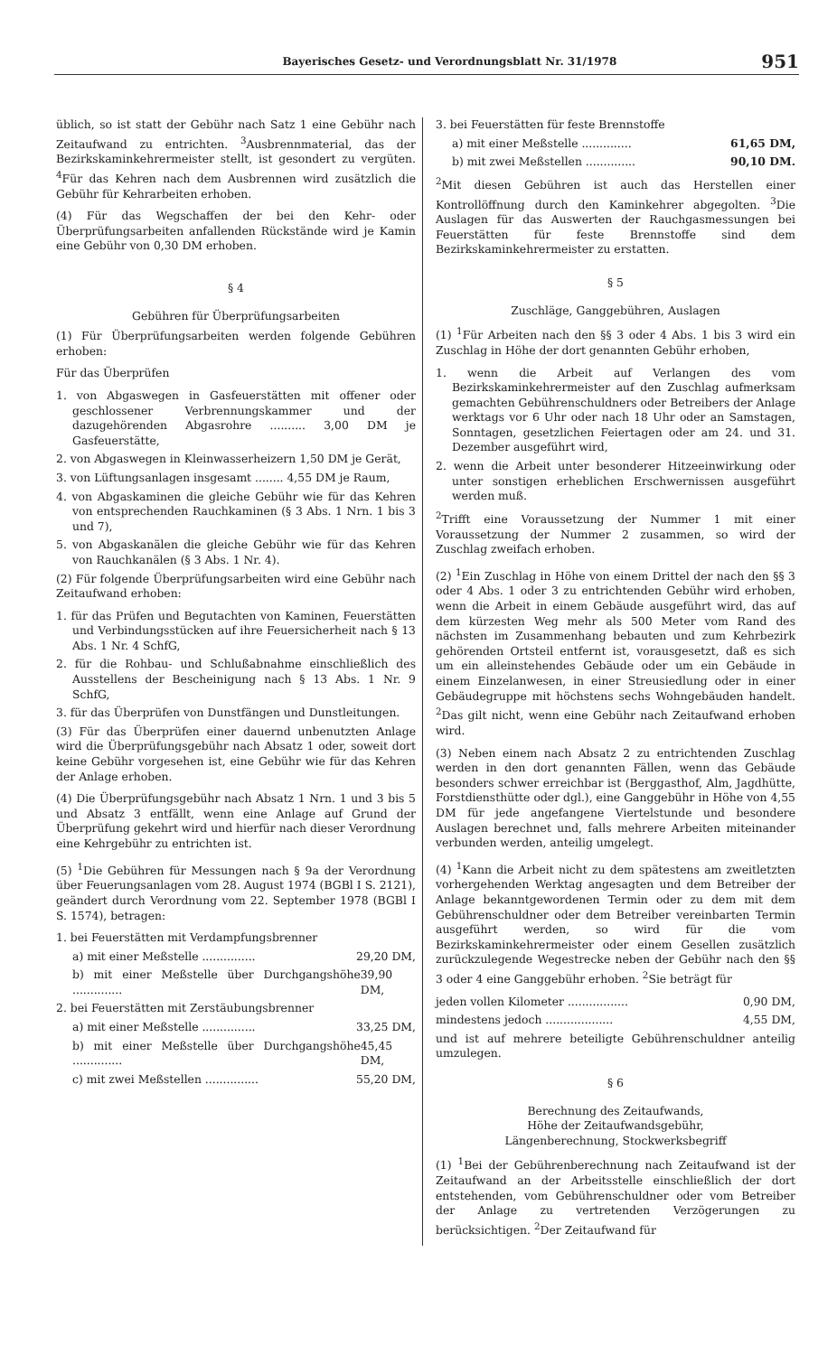Bayerisches Gesetz- und Verordnungsblatt Nr. 31/1978 951
üblich, so ist statt der Gebühr nach Satz 1 eine Gebühr nach Zeitaufwand zu entrichten. <sup>3</sup>Ausbrennmaterial, das der Bezirkskaminkehrermeister stellt, ist gesondert zu vergüten. <sup>4</sup>Für das Kehren nach dem Ausbrennen wird zusätzlich die Gebühr für Kehrarbeiten erhoben.
(4) Für das Wegschaffen der bei den Kehr- oder Überprüfungsarbeiten anfallenden Rückstände wird je Kamin eine Gebühr von 0,30 DM erhoben.
§ 4
Gebühren für Überprüfungsarbeiten
(1) Für Überprüfungsarbeiten werden folgende Gebühren erhoben:
Für das Überprüfen
1. von Abgaswegen in Gasfeuerstätten mit offener oder geschlossener Verbrennungskammer und der dazugehörenden Abgasrohre .......... 3,00 DM je Gasfeuerstätte,
2. von Abgaswegen in Kleinwasserheizern 1,50 DM je Gerät,
3. von Lüftungsanlagen insgesamt ........ 4,55 DM je Raum,
4. von Abgaskaminen die gleiche Gebühr wie für das Kehren von entsprechenden Rauchkaminen (§ 3 Abs. 1 Nrn. 1 bis 3 und 7),
5. von Abgaskanälen die gleiche Gebühr wie für das Kehren von Rauchkanälen (§ 3 Abs. 1 Nr. 4).
(2) Für folgende Überprüfungsarbeiten wird eine Gebühr nach Zeitaufwand erhoben:
1. für das Prüfen und Begutachten von Kaminen, Feuerstätten und Verbindungsstücken auf ihre Feuersicherheit nach § 13 Abs. 1 Nr. 4 SchfG,
2. für die Rohbau- und Schlußabnahme einschließlich des Ausstellens der Bescheinigung nach § 13 Abs. 1 Nr. 9 SchfG,
3. für das Überprüfen von Dunstfängen und Dunstleitungen.
(3) Für das Überprüfen einer dauernd unbenutzten Anlage wird die Überprüfungsgebühr nach Absatz 1 oder, soweit dort keine Gebühr vorgesehen ist, eine Gebühr wie für das Kehren der Anlage erhoben.
(4) Die Überprüfungsgebühr nach Absatz 1 Nrn. 1 und 3 bis 5 und Absatz 3 entfällt, wenn eine Anlage auf Grund der Überprüfung gekehrt wird und hierfür nach dieser Verordnung eine Kehrgebühr zu entrichten ist.
(5) <sup>1</sup>Die Gebühren für Messungen nach § 9a der Verordnung über Feuerungsanlagen vom 28. August 1974 (BGBl I S. 2121), geändert durch Verordnung vom 22. September 1978 (BGBl I S. 1574), betragen:
1. bei Feuerstätten mit Verdampfungsbrenner
a) mit einer Meßstelle ............... 29,20 DM,
b) mit einer Meßstelle über Durchgangshöhe .............. 39,90 DM,
2. bei Feuerstätten mit Zerstäubungsbrenner
a) mit einer Meßstelle ............... 33,25 DM,
b) mit einer Meßstelle über Durchgangshöhe .............. 45,45 DM,
c) mit zwei Meßstellen ............... 55,20 DM,
3. bei Feuerstätten für feste Brennstoffe
a) mit einer Meßstelle .............. 61,65 DM,
b) mit zwei Meßstellen .............. 90,10 DM.
<sup>2</sup> Mit diesen Gebühren ist auch das Herstellen einer Kontrollöffnung durch den Kaminkehrer abgegolten. <sup>3</sup>Die Auslagen für das Auswerten der Rauchgasmessungen bei Feuerstätten für feste Brennstoffe sind dem Bezirkskaminkehrermeister zu erstatten.
§ 5
Zuschläge, Ganggebühren, Auslagen
(1) <sup>1</sup>Für Arbeiten nach den §§ 3 oder 4 Abs. 1 bis 3 wird ein Zuschlag in Höhe der dort genannten Gebühr erhoben,
1. wenn die Arbeit auf Verlangen des vom Bezirkskaminkehrermeister auf den Zuschlag aufmerksam gemachten Gebührenschuldners oder Betreibers der Anlage werktags vor 6 Uhr oder nach 18 Uhr oder an Samstagen, Sonntagen, gesetzlichen Feiertagen oder am 24. und 31. Dezember ausgeführt wird,
2. wenn die Arbeit unter besonderer Hitzeeinwirkung oder unter sonstigen erheblichen Erschwernissen ausgeführt werden muß.
<sup>2</sup> Trifft eine Voraussetzung der Nummer 1 mit einer Voraussetzung der Nummer 2 zusammen, so wird der Zuschlag zweifach erhoben.
(2) <sup>1</sup>Ein Zuschlag in Höhe von einem Drittel der nach den §§ 3 oder 4 Abs. 1 oder 3 zu entrichtenden Gebühr wird erhoben, wenn die Arbeit in einem Gebäude ausgeführt wird, das auf dem kürzesten Weg mehr als 500 Meter vom Rand des nächsten im Zusammenhang bebauten und zum Kehrbezirk gehörenden Ortsteil entfernt ist, vorausgesetzt, daß es sich um ein alleinstehendes Gebäude oder um ein Gebäude in einem Einzelanwesen, in einer Streusiedlung oder in einer Gebäudegruppe mit höchstens sechs Wohngebäuden handelt. <sup>2</sup>Das gilt nicht, wenn eine Gebühr nach Zeitaufwand erhoben wird.
(3) Neben einem nach Absatz 2 zu entrichtenden Zuschlag werden in den dort genannten Fällen, wenn das Gebäude besonders schwer erreichbar ist (Berggasthof, Alm, Jagdhütte, Forstdiensthütte oder dgl.), eine Ganggebühr in Höhe von 4,55 DM für jede angefangene Viertelstunde und besondere Auslagen berechnet und, falls mehrere Arbeiten miteinander verbunden werden, anteilig umgelegt.
(4) <sup>1</sup>Kann die Arbeit nicht zu dem spätestens am zweitletzten vorhergehenden Werktag angesagten und dem Betreiber der Anlage bekanntgewordenen Termin oder zu dem mit dem Gebührenschuldner oder dem Betreiber vereinbarten Termin ausgeführt werden, so wird für die vom Bezirkskaminkehrermeister oder einem Gesellen zusätzlich zurückzulegende Wegestrecke neben der Gebühr nach den §§ 3 oder 4 eine Ganggebühr erhoben. <sup>2</sup>Sie beträgt für
jeden vollen Kilometer ................. 0,90 DM,
mindestens jedoch ................... 4,55 DM,
und ist auf mehrere beteiligte Gebührenschuldner anteilig umzulegen.
§ 6
Berechnung des Zeitaufwands,
Höhe der Zeitaufwandsgebühr,
Längenberechnung, Stockwerksbegriff
(1) <sup>1</sup>Bei der Gebührenberechnung nach Zeitaufwand ist der Zeitaufwand an der Arbeitsstelle einschließlich der dort entstehenden, vom Gebührenschuldner oder vom Betreiber der Anlage zu vertretenden Verzögerungen zu berücksichtigen. <sup>2</sup>Der Zeitaufwand für